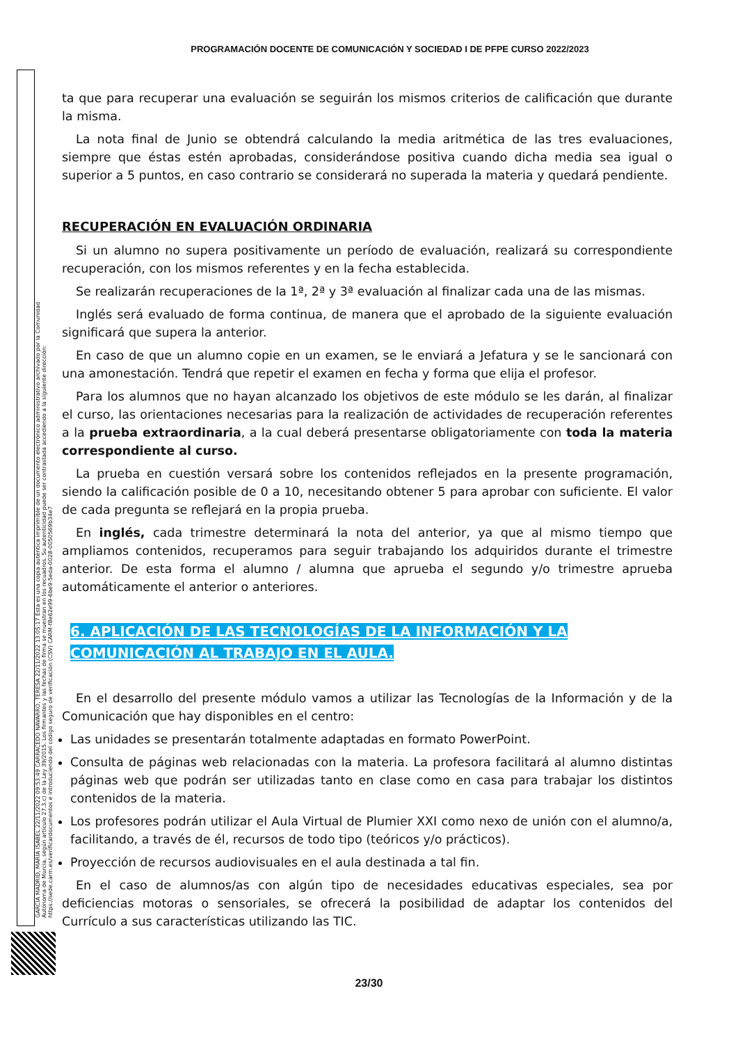PROGRAMACIÓN DOCENTE DE COMUNICACIÓN Y SOCIEDAD I DE PFPE CURSO 2022/2023
GARCÍA MADRID, MARÍA ISABEL 22/11/2022 09:53:49 CARRACEDO NAVARRO, TERESA 22/11/2022 13:05:17 Esta es una copia auténtica imprimible de un documento electrónico administrativo archivado por la Comunidad Autónoma de Murcia, según artículo 27.3.c) de la Ley 39/2015. Los firmantes y las fechas de firma se muestran en los recuadros. Su autenticidad puede ser contrastada accediendo a la siguiente dirección: https://sede.carm.es/verificardocumentos e introduciendo del código seguro de verificación (CSV) CARM-f8e62e99-6be9-5eda-0028-0050569b34e7
ta que para recuperar una evaluación se seguirán los mismos criterios de calificación que durante la misma.
La nota final de Junio se obtendrá calculando la media aritmética de las tres evaluaciones, siempre que éstas estén aprobadas, considerándose positiva cuando dicha media sea igual o superior a 5 puntos, en caso contrario se considerará no superada la materia y quedará pendiente.
RECUPERACIÓN EN EVALUACIÓN ORDINARIA
Si un alumno no supera positivamente un período de evaluación, realizará su correspondiente recuperación, con los mismos referentes y en la fecha establecida.
Se realizarán recuperaciones de la 1ª, 2ª y 3ª evaluación al finalizar cada una de las mismas.
Inglés será evaluado de forma continua, de manera que el aprobado de la siguiente evaluación significará que supera la anterior.
En caso de que un alumno copie en un examen, se le enviará a Jefatura y se le sancionará con una amonestación. Tendrá que repetir el examen en fecha y forma que elija el profesor.
Para los alumnos que no hayan alcanzado los objetivos de este módulo se les darán, al finalizar el curso, las orientaciones necesarias para la realización de actividades de recuperación referentes a la prueba extraordinaria, a la cual deberá presentarse obligatoriamente con toda la materia correspondiente al curso.
La prueba en cuestión versará sobre los contenidos reflejados en la presente programación, siendo la calificación posible de 0 a 10, necesitando obtener 5 para aprobar con suficiente. El valor de cada pregunta se reflejará en la propia prueba.
En inglés, cada trimestre determinará la nota del anterior, ya que al mismo tiempo que ampliamos contenidos, recuperamos para seguir trabajando los adquiridos durante el trimestre anterior. De esta forma el alumno / alumna que aprueba el segundo y/o trimestre aprueba automáticamente el anterior o anteriores.
6. APLICACIÓN DE LAS TECNOLOGÍAS DE LA INFORMACIÓN Y LA COMUNICACIÓN AL TRABAJO EN EL AULA.
En el desarrollo del presente módulo vamos a utilizar las Tecnologías de la Información y de la Comunicación que hay disponibles en el centro:
Las unidades se presentarán totalmente adaptadas en formato PowerPoint.
Consulta de páginas web relacionadas con la materia. La profesora facilitará al alumno distintas páginas web que podrán ser utilizadas tanto en clase como en casa para trabajar los distintos contenidos de la materia.
Los profesores podrán utilizar el Aula Virtual de Plumier XXI como nexo de unión con el alumno/a, facilitando, a través de él, recursos de todo tipo (teóricos y/o prácticos).
Proyección de recursos audiovisuales en el aula destinada a tal fin.
En el caso de alumnos/as con algún tipo de necesidades educativas especiales, sea por deficiencias motoras o sensoriales, se ofrecerá la posibilidad de adaptar los contenidos del Currículo a sus características utilizando las TIC.
23/30